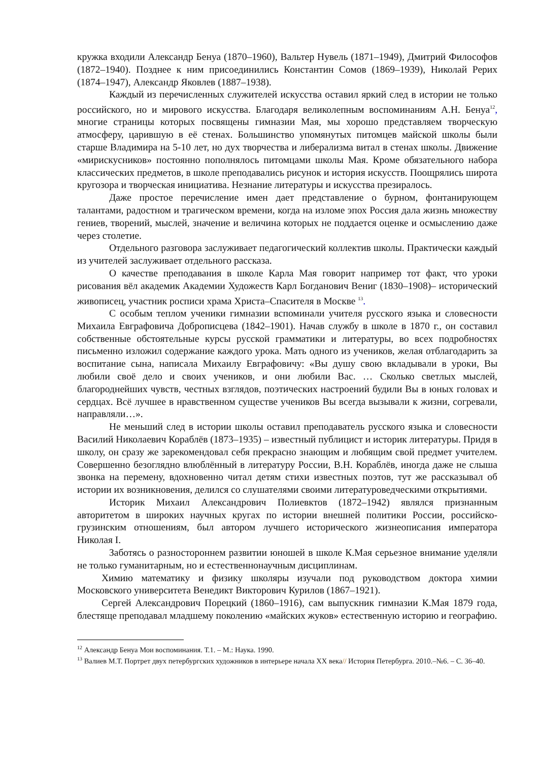кружка входили Александр Бенуа (1870–1960), Вальтер Нувель (1871–1949), Дмитрий Философов (1872–1940). Позднее к ним присоединились Константин Сомов (1869–1939), Николай Рерих (1874–1947), Александр Яковлев (1887–1938).
Каждый из перечисленных служителей искусства оставил яркий след в истории не только российского, но и мирового искусства. Благодаря великолепным воспоминаниям А.Н. Бенуа<sup>12</sup>, многие страницы которых посвящены гимназии Мая, мы хорошо представляем творческую атмосферу, царившую в её стенах. Большинство упомянутых питомцев майской школы были старше Владимира на 5-10 лет, но дух творчества и либерализма витал в стенах школы. Движение «мирискусников» постоянно пополнялось питомцами школы Мая. Кроме обязательного набора классических предметов, в школе преподавались рисунок и история искусств. Поощрялись широта кругозора и творческая инициатива. Незнание литературы и искусства презиралось.
Даже простое перечисление имен дает представление о бурном, фонтанирующем талантами, радостном и трагическом времени, когда на изломе эпох Россия дала жизнь множеству гениев, творений, мыслей, значение и величина которых не поддается оценке и осмыслению даже через столетие.
Отдельного разговора заслуживает педагогический коллектив школы. Практически каждый из учителей заслуживает отдельного рассказа.
О качестве преподавания в школе Карла Мая говорит например тот факт, что уроки рисования вёл академик Академии Художеств Карл Богданович Вениг (1830–1908)– исторический живописец, участник росписи храма Христа–Спасителя в Москве <sup>13</sup>.
С особым теплом ученики гимназии вспоминали учителя русского языка и словесности Михаила Евграфовича Доброписцева (1842–1901). Начав службу в школе в 1870 г., он составил собственные обстоятельные курсы русской грамматики и литературы, во всех подробностях письменно изложил содержание каждого урока. Мать одного из учеников, желая отблагодарить за воспитание сына, написала Михаилу Евграфовичу: «Вы душу свою вкладывали в уроки, Вы любили своё дело и своих учеников, и они любили Вас. … Сколько светлых мыслей, благороднейших чувств, честных взглядов, поэтических настроений будили Вы в юных головах и сердцах. Всё лучшее в нравственном существе учеников Вы всегда вызывали к жизни, согревали, направляли…».
Не меньший след в истории школы оставил преподаватель русского языка и словесности Василий Николаевич Кораблёв (1873–1935) – известный публицист и историк литературы. Придя в школу, он сразу же зарекомендовал себя прекрасно знающим и любящим свой предмет учителем. Совершенно безоглядно влюблённый в литературу России, В.Н. Кораблёв, иногда даже не слыша звонка на перемену, вдохновенно читал детям стихи известных поэтов, тут же рассказывал об истории их возникновения, делился со слушателями своими литературоведческими открытиями.
Историк Михаил Александрович Полиевктов (1872–1942) являлся признанным авторитетом в широких научных кругах по истории внешней политики России, российско-грузинским отношениям, был автором лучшего исторического жизнеописания императора Николая I.
Заботясь о разностороннем развитии юношей в школе К.Мая серьезное внимание уделяли не только гуманитарным, но и естественнонаучным дисциплинам.
Химию математику и физику школяры изучали под руководством доктора химии Московского университета Венедикт Викторович Курилов (1867–1921).
Сергей Александрович Порецкий (1860–1916), сам выпускник гимназии К.Мая 1879 года, блестяще преподавал младшему поколению «майских жуков» естественную историю и географию.
<sup>12</sup> Александр Бенуа Мои воспоминания. Т.1. – М.: Наука. 1990.
<sup>13</sup> Валиев М.Т. Портрет двух петербургских художников в интерьере начала XX века// История Петербурга. 2010.–№6. – С. 36–40.